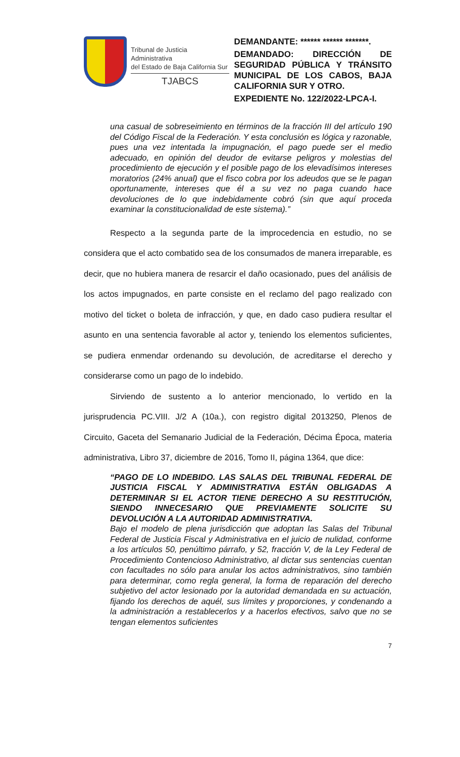Tribunal de Justicia Administrativa
del Estado de Baja California Sur
TJABCS
DEMANDANTE: ****** ****** *******.
DEMANDADO: DIRECCIÓN DE SEGURIDAD PÚBLICA Y TRÁNSITO MUNICIPAL DE LOS CABOS, BAJA CALIFORNIA SUR Y OTRO.
EXPEDIENTE No. 122/2022-LPCA-I.
una casual de sobreseimiento en términos de la fracción III del artículo 190 del Código Fiscal de la Federación. Y esta conclusión es lógica y razonable, pues una vez intentada la impugnación, el pago puede ser el medio adecuado, en opinión del deudor de evitarse peligros y molestias del procedimiento de ejecución y el posible pago de los elevadísimos intereses moratorios (24% anual) que el fisco cobra por los adeudos que se le pagan oportunamente, intereses que él a su vez no paga cuando hace devoluciones de lo que indebidamente cobró (sin que aquí proceda examinar la constitucionalidad de este sistema).”
Respecto a la segunda parte de la improcedencia en estudio, no se considera que el acto combatido sea de los consumados de manera irreparable, es decir, que no hubiera manera de resarcir el daño ocasionado, pues del análisis de los actos impugnados, en parte consiste en el reclamo del pago realizado con motivo del ticket o boleta de infracción, y que, en dado caso pudiera resultar el asunto en una sentencia favorable al actor y, teniendo los elementos suficientes, se pudiera enmendar ordenando su devolución, de acreditarse el derecho y considerarse como un pago de lo indebido.
Sirviendo de sustento a lo anterior mencionado, lo vertido en la jurisprudencia PC.VIII. J/2 A (10a.), con registro digital 2013250, Plenos de Circuito, Gaceta del Semanario Judicial de la Federación, Décima Época, materia administrativa, Libro 37, diciembre de 2016, Tomo II, página 1364, que dice:
“PAGO DE LO INDEBIDO. LAS SALAS DEL TRIBUNAL FEDERAL DE JUSTICIA FISCAL Y ADMINISTRATIVA ESTÁN OBLIGADAS A DETERMINAR SI EL ACTOR TIENE DERECHO A SU RESTITUCIÓN, SIENDO INNECESARIO QUE PREVIAMENTE SOLICITE SU DEVOLUCIÓN A LA AUTORIDAD ADMINISTRATIVA.
Bajo el modelo de plena jurisdicción que adoptan las Salas del Tribunal Federal de Justicia Fiscal y Administrativa en el juicio de nulidad, conforme a los artículos 50, penúltimo párrafo, y 52, fracción V, de la Ley Federal de Procedimiento Contencioso Administrativo, al dictar sus sentencias cuentan con facultades no sólo para anular los actos administrativos, sino también para determinar, como regla general, la forma de reparación del derecho subjetivo del actor lesionado por la autoridad demandada en su actuación, fijando los derechos de aquél, sus límites y proporciones, y condenando a la administración a restablecerlos y a hacerlos efectivos, salvo que no se tengan elementos suficientes
7